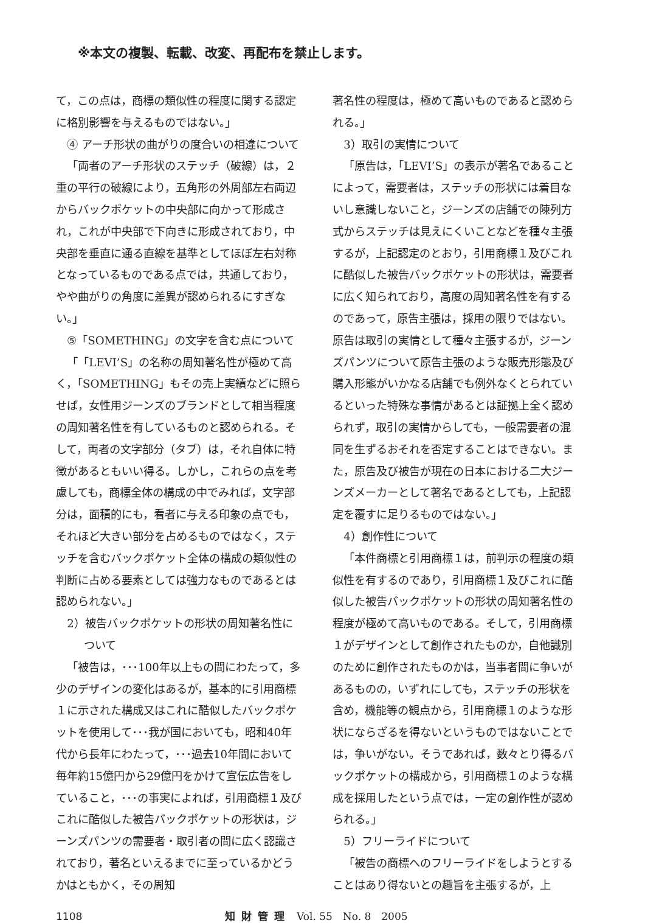※本文の複製、転載、改変、再配布を禁止します。
て，この点は，商標の類似性の程度に関する認定に格別影響を与えるものではない。」
④ アーチ形状の曲がりの度合いの相違について
「両者のアーチ形状のステッチ（破線）は，２重の平行の破線により，五角形の外周部左右両辺からバックポケットの中央部に向かって形成され，これが中央部で下向きに形成されており，中央部を垂直に通る直線を基準としてほぼ左右対称となっているものである点では，共通しており，やや曲がりの角度に差異が認められるにすぎない。」
⑤「SOMETHING」の文字を含む点について
「「LEVI’S」の名称の周知著名性が極めて高く，「SOMETHING」もその売上実績などに照らせば，女性用ジーンズのブランドとして相当程度の周知著名性を有しているものと認められる。そして，両者の文字部分（タブ）は，それ自体に特徴があるともいい得る。しかし，これらの点を考慮しても，商標全体の構成の中でみれば，文字部分は，面積的にも，看者に与える印象の点でも，それほど大きい部分を占めるものではなく，ステッチを含むバックポケット全体の構成の類似性の判断に占める要素としては強力なものであるとは認められない。」
2）被告バックポケットの形状の周知著名性について
「被告は，･･･100年以上もの間にわたって，多少のデザインの変化はあるが，基本的に引用商標１に示された構成又はこれに酷似したバックポケットを使用して･･･我が国においても，昭和40年代から長年にわたって，･･･過去10年間において毎年約15億円から29億円をかけて宣伝広告をしていること，･･･の事実によれば，引用商標１及びこれに酷似した被告バックポケットの形状は，ジーンズパンツの需要者・取引者の間に広く認識されており，著名といえるまでに至っているかどうかはともかく，その周知
著名性の程度は，極めて高いものであると認められる。」
3）取引の実情について
「原告は，「LEVI’S」の表示が著名であることによって，需要者は，ステッチの形状には着目ないし意識しないこと，ジーンズの店舗での陳列方式からステッチは見えにくいことなどを種々主張するが，上記認定のとおり，引用商標１及びこれに酷似した被告バックポケットの形状は，需要者に広く知られており，高度の周知著名性を有するのであって，原告主張は，採用の限りではない。原告は取引の実情として種々主張するが，ジーンズパンツについて原告主張のような販売形態及び購入形態がいかなる店舗でも例外なくとられているといった特殊な事情があるとは証拠上全く認められず，取引の実情からしても，一般需要者の混同を生ずるおそれを否定することはできない。また，原告及び被告が現在の日本における二大ジーンズメーカーとして著名であるとしても，上記認定を覆すに足りるものではない。」
4）創作性について
「本件商標と引用商標１は，前判示の程度の類似性を有するのであり，引用商標１及びこれに酷似した被告バックポケットの形状の周知著名性の程度が極めて高いものである。そして，引用商標１がデザインとして創作されたものか，自他識別のために創作されたものかは，当事者間に争いがあるものの，いずれにしても，ステッチの形状を含め，機能等の観点から，引用商標１のような形状にならざるを得ないというものではないことでは，争いがない。そうであれば，数々とり得るバックポケットの構成から，引用商標１のような構成を採用したという点では，一定の創作性が認められる。」
5）フリーライドについて
「被告の商標へのフリーライドをしようとすることはあり得ないとの趣旨を主張するが，上
1108 知財管理 Vol. 55　No. 8　2005